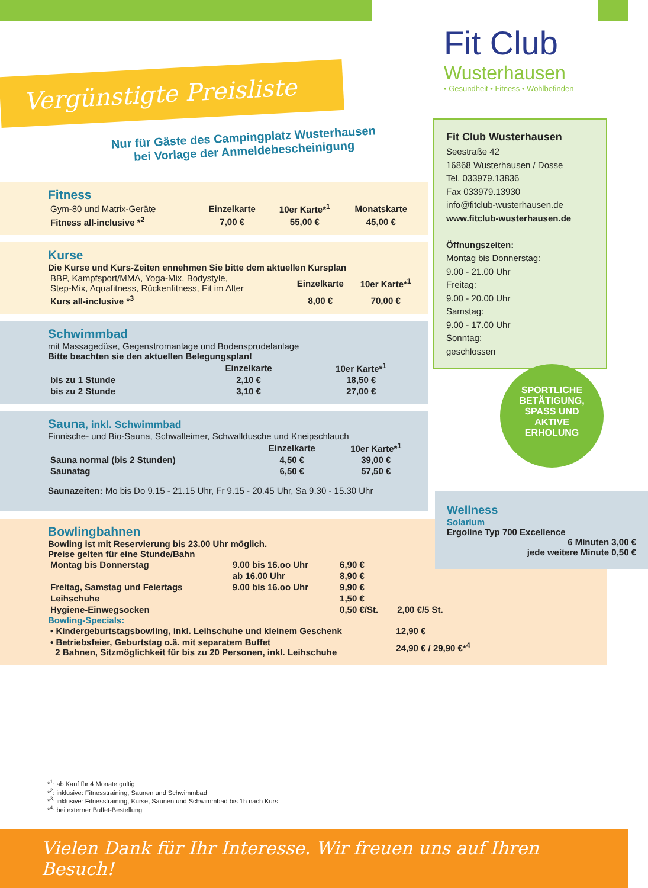Fit Club
Wusterhausen
• Gesundheit • Fitness • Wohlbefinden
Vergünstigte Preisliste
Nur für Gäste des Campingplatz Wusterhausen
bei Vorlage der Anmeldebescheinigung
Fitness
| Gym-80 und Matrix-Geräte | Einzelkarte | 10er Karte*<sup>1</sup> | Monatskarte |
| Fitness all-inclusive *<sup>2</sup> | 7,00 € | 55,00 € | 45,00 € |
Kurse
Die Kurse und Kurs-Zeiten ennehmen Sie bitte dem aktuellen Kursplan
| BBP, Kampfsport/MMA, Yoga-Mix, Bodystyle, Step-Mix, Aquafitness, Rückenfitness, Fit im Alter | Einzelkarte | 10er Karte*<sup>1</sup> |
| Kurs all-inclusive *<sup>3</sup> | 8,00 € | 70,00 € |
Schwimmbad
mit Massagedüse, Gegenstromanlage und Bodensprudelanlage
Bitte beachten sie den aktuellen Belegungsplan!
| | Einzelkarte | 10er Karte*<sup>1</sup> |
| bis zu 1 Stunde | 2,10 € | 18,50 € |
| bis zu 2 Stunde | 3,10 € | 27,00 € |
Sauna, inkl. Schwimmbad
Finnische- und Bio-Sauna, Schwalleimer, Schwalldusche und Kneipschlauch
| | Einzelkarte | 10er Karte*<sup>1</sup> |
| Sauna normal (bis 2 Stunden) | 4,50 € | 39,00 € |
| Saunatag | 6,50 € | 57,50 € |
Saunazeiten: Mo bis Do 9.15 - 21.15 Uhr, Fr 9.15 - 20.45 Uhr, Sa 9.30 - 15.30 Uhr
Bowlingbahnen
Bowling ist mit Reservierung bis 23.00 Uhr möglich.
Preise gelten für eine Stunde/Bahn
| Montag bis Donnerstag | 9.00 bis 16.oo Uhr | 6,90 € | |
| --- | --- | --- | --- |
| | ab 16.00 Uhr | 8,90 € | |
| Freitag, Samstag und Feiertags | 9.00 bis 16.oo Uhr | 9,90 € | |
| Leihschuhe | | 1,50 € | |
| Hygiene-Einwegsocken | | 0,50 €/St. | 2,00 €/5 St. |
Bowling-Specials:
| • Kindergeburtstagsbowling, inkl. Leihschuhe und kleinem Geschenk | 12,90 € |
| --- | --- |
| • Betriebsfeier, Geburtstag o.ä. mit separatem Buffet 2 Bahnen, Sitzmöglichkeit für bis zu 20 Personen, inkl. Leihschuhe | 24,90 € / 29,90 €*<sup>4</sup> |
Fit Club Wusterhausen
Seestraße 42
16868 Wusterhausen / Dosse
Tel. 033979.13836
Fax 033979.13930
info@fitclub-wusterhausen.de
www.fitclub-wusterhausen.de
Öffnungszeiten:
Montag bis Donnerstag:
9.00 - 21.00 Uhr
Freitag:
9.00 - 20.00 Uhr
Samstag:
9.00 - 17.00 Uhr
Sonntag:
geschlossen
SPORTLICHE
BETÄTIGUNG,
SPASS UND
AKTIVE
ERHOLUNG
Wellness
Solarium
Ergoline Typ 700 Excellence
6 Minuten 3,00 €
jede weitere Minute 0,50 €
*<sup>1</sup>: ab Kauf für 4 Monate gültig
*<sup>2</sup>: inklusive: Fitnesstraining, Saunen und Schwimmbad
*<sup>3</sup>: inklusive: Fitnesstraining, Kurse, Saunen und Schwimmbad bis 1h nach Kurs
*<sup>4</sup>: bei externer Buffet-Bestellung
Vielen Dank für Ihr Interesse. Wir freuen uns auf Ihren Besuch!